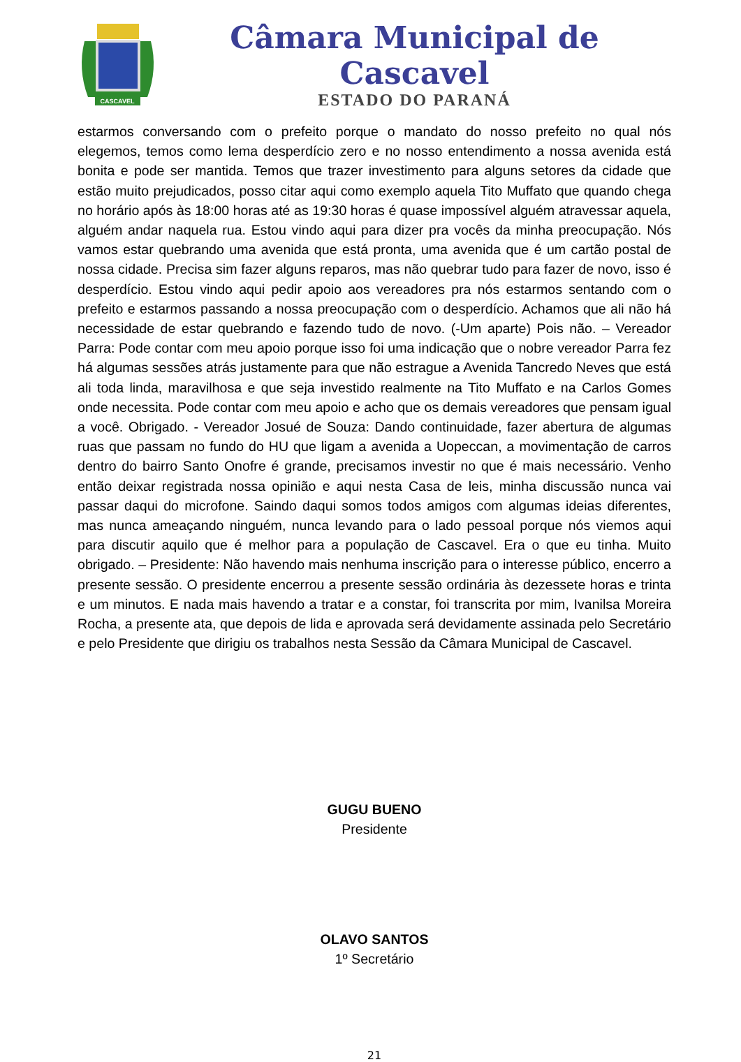CASCAVEL
Câmara Municipal de Cascavel
ESTADO DO PARANÁ
estarmos conversando com o prefeito porque o mandato do nosso prefeito no qual nós elegemos, temos como lema desperdício zero e no nosso entendimento a nossa avenida está bonita e pode ser mantida. Temos que trazer investimento para alguns setores da cidade que estão muito prejudicados, posso citar aqui como exemplo aquela Tito Muffato que quando chega no horário após às 18:00 horas até as 19:30 horas é quase impossível alguém atravessar aquela, alguém andar naquela rua. Estou vindo aqui para dizer pra vocês da minha preocupação. Nós vamos estar quebrando uma avenida que está pronta, uma avenida que é um cartão postal de nossa cidade. Precisa sim fazer alguns reparos, mas não quebrar tudo para fazer de novo, isso é desperdício. Estou vindo aqui pedir apoio aos vereadores pra nós estarmos sentando com o prefeito e estarmos passando a nossa preocupação com o desperdício. Achamos que ali não há necessidade de estar quebrando e fazendo tudo de novo. (-Um aparte) Pois não. – Vereador Parra: Pode contar com meu apoio porque isso foi uma indicação que o nobre vereador Parra fez há algumas sessões atrás justamente para que não estrague a Avenida Tancredo Neves que está ali toda linda, maravilhosa e que seja investido realmente na Tito Muffato e na Carlos Gomes onde necessita. Pode contar com meu apoio e acho que os demais vereadores que pensam igual a você. Obrigado. - Vereador Josué de Souza: Dando continuidade, fazer abertura de algumas ruas que passam no fundo do HU que ligam a avenida a Uopeccan, a movimentação de carros dentro do bairro Santo Onofre é grande, precisamos investir no que é mais necessário. Venho então deixar registrada nossa opinião e aqui nesta Casa de leis, minha discussão nunca vai passar daqui do microfone. Saindo daqui somos todos amigos com algumas ideias diferentes, mas nunca ameaçando ninguém, nunca levando para o lado pessoal porque nós viemos aqui para discutir aquilo que é melhor para a população de Cascavel. Era o que eu tinha. Muito obrigado. – Presidente: Não havendo mais nenhuma inscrição para o interesse público, encerro a presente sessão. O presidente encerrou a presente sessão ordinária às dezessete horas e trinta e um minutos. E nada mais havendo a tratar e a constar, foi transcrita por mim, Ivanilsa Moreira Rocha, a presente ata, que depois de lida e aprovada será devidamente assinada pelo Secretário e pelo Presidente que dirigiu os trabalhos nesta Sessão da Câmara Municipal de Cascavel.
GUGU BUENO
Presidente
OLAVO SANTOS
1º Secretário
21